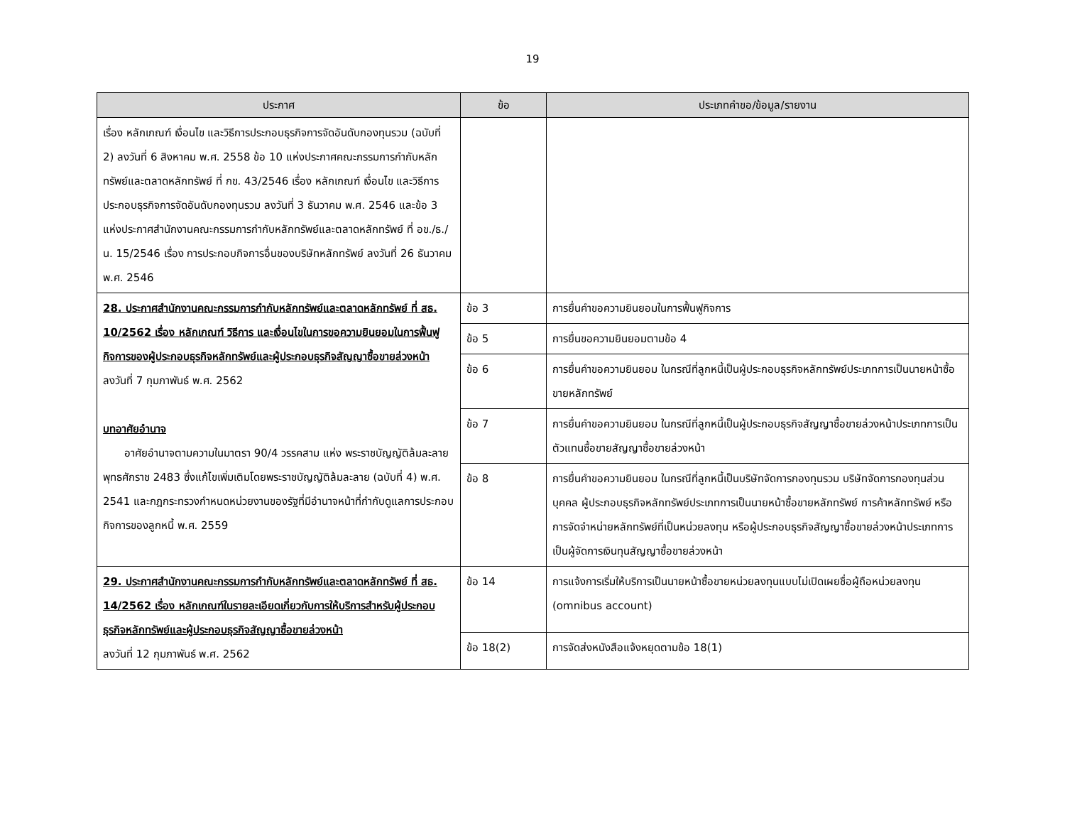19
| ประกาศ | ข้อ | ประเภทคำขอ/ข้อมูล/รายงาน |
| --- | --- | --- |
| เรื่อง หลักเกณฑ์ เงื่อนไข และวิธีการประกอบธุรกิจการจัดอันดับกองทุนรวม (ฉบับที่ 2) ลงวันที่ 6 สิงหาคม พ.ศ. 2558 ข้อ 10 แห่งประกาศคณะกรรมการกำกับหลักทรัพย์และตลาดหลักทรัพย์ ที่ กข. 43/2546 เรื่อง หลักเกณฑ์ เงื่อนไข และวิธีการประกอบธุรกิจการจัดอันดับกองทุนรวม ลงวันที่ 3 ธันวาคม พ.ศ. 2546 และข้อ 3 แห่งประกาศสำนักงานคณะกรรมการกำกับหลักทรัพย์และตลาดหลักทรัพย์ ที่ อข./ธ./น. 15/2546 เรื่อง การประกอบกิจการอื่นของบริษัทหลักทรัพย์ ลงวันที่ 26 ธันวาคม พ.ศ. 2546 | | |
| 28. ประกาศสำนักงานคณะกรรมการกำกับหลักทรัพย์และตลาดหลักทรัพย์ ที่ สธ. 10/2562 เรื่อง หลักเกณฑ์ วิธีการ และเงื่อนไขในการขอความยินยอมในการฟื้นฟูกิจการของผู้ประกอบธุรกิจหลักทรัพย์และผู้ประกอบธุรกิจสัญญาซื้อขายล่วงหน้า ลงวันที่ 7 กุมภาพันธ์ พ.ศ. 2562 บทอาศัยอำนาจ อาศัยอำนาจตามความในมาตรา 90/4 วรรคสาม แห่ง พระราชบัญญัติล้มละลาย พุทธศักราช 2483 ซึ่งแก้ไขเพิ่มเติมโดยพระราชบัญญัติล้มละลาย (ฉบับที่ 4) พ.ศ. 2541 และกฎกระทรวงกำหนดหน่วยงานของรัฐที่มีอำนาจหน้าที่กำกับดูแลการประกอบกิจการของลูกหนี้ พ.ศ. 2559 | ข้อ 3 | การยื่นคำขอความยินยอมในการฟื้นฟูกิจการ |
| | ข้อ 5 | การยื่นขอความยินยอมตามข้อ 4 |
| | ข้อ 6 | การยื่นคำขอความยินยอม ในกรณีที่ลูกหนี้เป็นผู้ประกอบธุรกิจหลักทรัพย์ประเภทการเป็นนายหน้าซื้อขายหลักทรัพย์ |
| | ข้อ 7 | การยื่นคำขอความยินยอม ในกรณีที่ลูกหนี้เป็นผู้ประกอบธุรกิจสัญญาซื้อขายล่วงหน้าประเภทการเป็นตัวแทนซื้อขายสัญญาซื้อขายล่วงหน้า |
| | ข้อ 8 | การยื่นคำขอความยินยอม ในกรณีที่ลูกหนี้เป็นบริษัทจัดการกองทุนรวม บริษัทจัดการกองทุนส่วนบุคคล ผู้ประกอบธุรกิจหลักทรัพย์ประเภทการเป็นนายหน้าซื้อขายหลักทรัพย์ การค้าหลักทรัพย์ หรือการจัดจำหน่ายหลักทรัพย์ที่เป็นหน่วยลงทุน หรือผู้ประกอบธุรกิจสัญญาซื้อขายล่วงหน้าประเภทการเป็นผู้จัดการเงินทุนสัญญาซื้อขายล่วงหน้า |
| 29. ประกาศสำนักงานคณะกรรมการกำกับหลักทรัพย์และตลาดหลักทรัพย์ ที่ สธ. 14/2562 เรื่อง หลักเกณฑ์ในรายละเอียดเกี่ยวกับการให้บริการสำหรับผู้ประกอบธุรกิจหลักทรัพย์และผู้ประกอบธุรกิจสัญญาซื้อขายล่วงหน้า ลงวันที่ 12 กุมภาพันธ์ พ.ศ. 2562 | ข้อ 14 | การแจ้งการเริ่มให้บริการเป็นนายหน้าซื้อขายหน่วยลงทุนแบบไม่เปิดเผยชื่อผู้ถือหน่วยลงทุน (omnibus account) |
| | ข้อ 18(2) | การจัดส่งหนังสือแจ้งหยุดตามข้อ 18(1) |